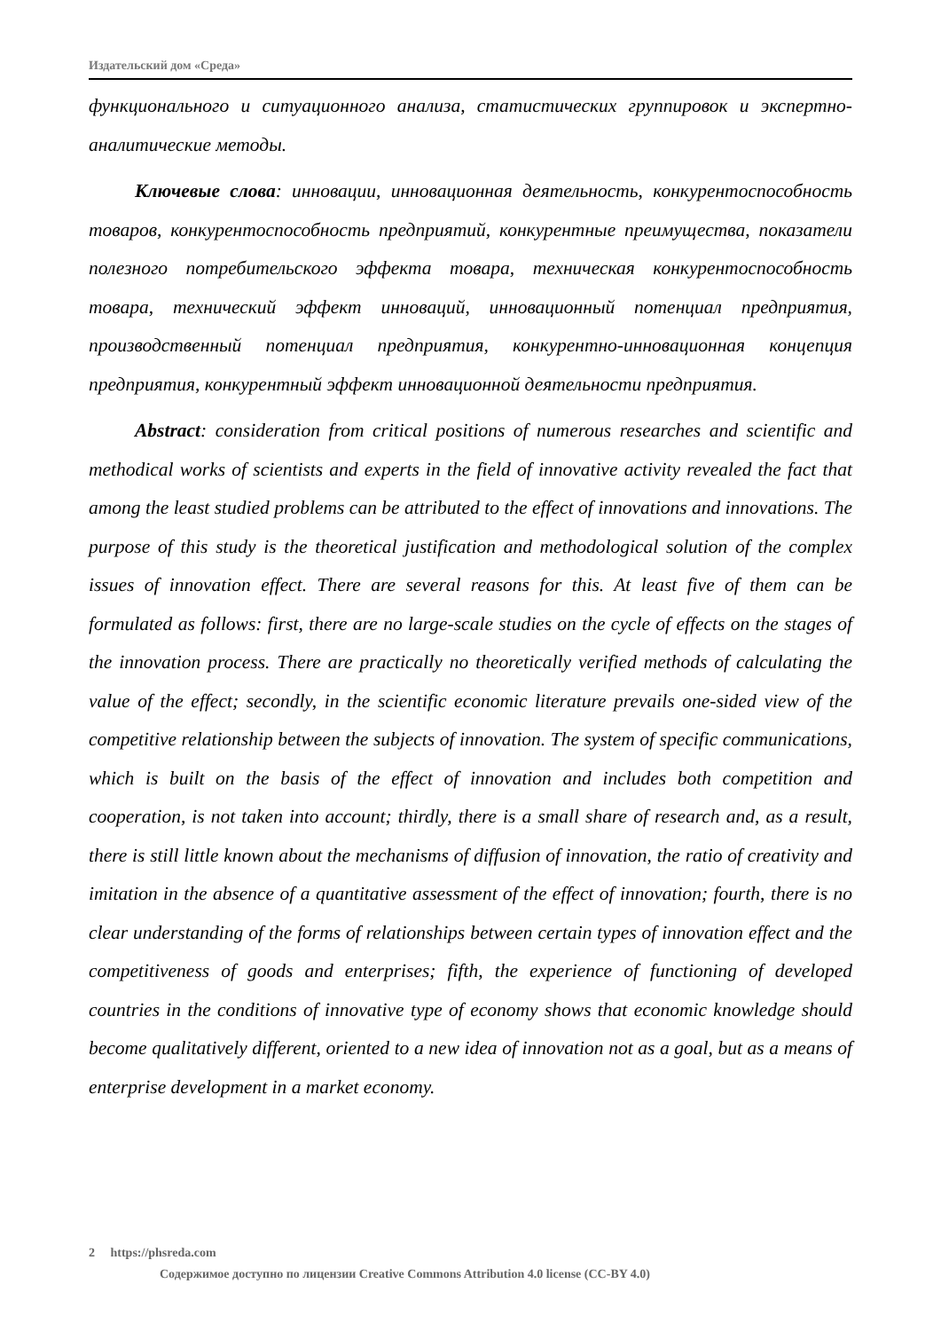Издательский дом «Среда»
функционального и ситуационного анализа, статистических группировок и экс­пертно-аналитические методы.
Ключевые слова: инновации, инновационная деятельность, конкурентоспо­собность товаров, конкурентоспособность предприятий, конкурентные пре­имущества, показатели полезного потребительского эффекта товара, техни­ческая конкурентоспособность товара, технический эффект инноваций, инно­вационный потенциал предприятия, производственный потенциал предприя­тия, конкурентно-инновационная концепция предприятия, конкурентный эф­фект инновационной деятельности предприятия.
Abstract: consideration from critical positions of numerous researches and sci­entific and methodical works of scientists and experts in the field of innovative activity revealed the fact that among the least studied problems can be attributed to the effect of innovations and innovations. The purpose of this study is the theoretical justification and methodological solution of the complex issues of innovation effect. There are sev­eral reasons for this. At least five of them can be formulated as follows: first, there are no large-scale studies on the cycle of effects on the stages of the innovation process. There are practically no theoretically verified methods of calculating the value of the effect; secondly, in the scientific economic literature prevails one-sided view of the competitive relationship between the subjects of innovation. The system of specific communications, which is built on the basis of the effect of innovation and includes both competition and cooperation, is not taken into account; thirdly, there is a small share of research and, as a result, there is still little known about the mechanisms of diffusion of innovation, the ratio of creativity and imitation in the absence of a quanti­tative assessment of the effect of innovation; fourth, there is no clear understanding of the forms of relationships between certain types of innovation effect and the competi­tiveness of goods and enterprises; fifth, the experience of functioning of developed countries in the conditions of innovative type of economy shows that economic knowledge should become qualitatively different, oriented to a new idea of innovation not as a goal, but as a means of enterprise development in a market economy.
2 https://phsreda.com
Содержимое доступно по лицензии Creative Commons Attribution 4.0 license (CC-BY 4.0)